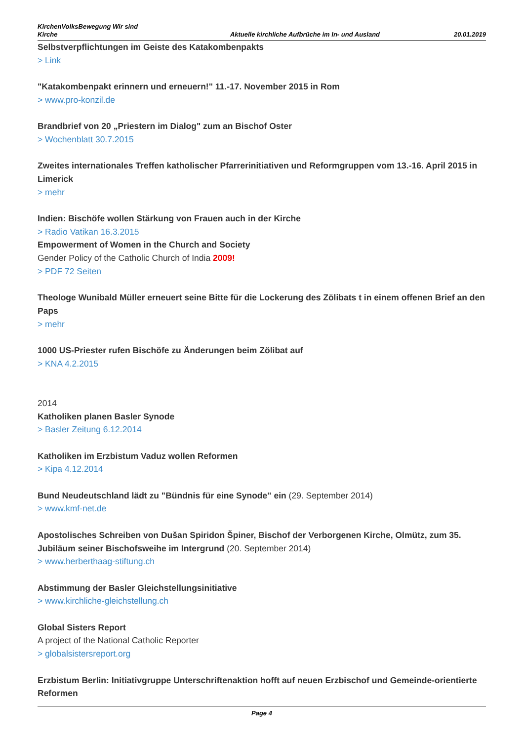KirchenVolksBewegung Wir sind Kirche
Aktuelle kirchliche Aufbrüche im In- und Ausland
20.01.2019
Selbstverpflichtungen im Geiste des Katakombenpakts
> Link
"Katakombenpakt erinnern und erneuern!" 11.-17. November 2015 in Rom
> www.pro-konzil.de
Brandbrief von 20 „Priestern im Dialog" zum an Bischof Oster
> Wochenblatt 30.7.2015
Zweites internationales Treffen katholischer Pfarrerinitiativen und Reformgruppen vom 13.-16. April 2015 in Limerick
> mehr
Indien: Bischöfe wollen Stärkung von Frauen auch in der Kirche
> Radio Vatikan 16.3.2015
Empowerment of Women in the Church and Society
Gender Policy of the Catholic Church of India 2009!
> PDF 72 Seiten
Theologe Wunibald Müller erneuert seine Bitte für die Lockerung des Zölibats t in einem offenen Brief an den Paps
> mehr
1000 US-Priester rufen Bischöfe zu Änderungen beim Zölibat auf
> KNA 4.2.2015
2014
Katholiken planen Basler Synode
> Basler Zeitung 6.12.2014
Katholiken im Erzbistum Vaduz wollen Reformen
> Kipa 4.12.2014
Bund Neudeutschland lädt zu "Bündnis für eine Synode" ein (29. September 2014)
> www.kmf-net.de
Apostolisches Schreiben von Dušan Spiridon Špiner, Bischof der Verborgenen Kirche, Olmütz, zum 35. Jubiläum seiner Bischofsweihe im Intergrund (20. September 2014)
> www.herberthaag-stiftung.ch
Abstimmung der Basler Gleichstellungsinitiative
> www.kirchliche-gleichstellung.ch
Global Sisters Report
A project of the National Catholic Reporter
> globalsistersreport.org
Erzbistum Berlin: Initiativgruppe Unterschriftenaktion hofft auf neuen Erzbischof und Gemeinde-orientierte Reformen
Page 4